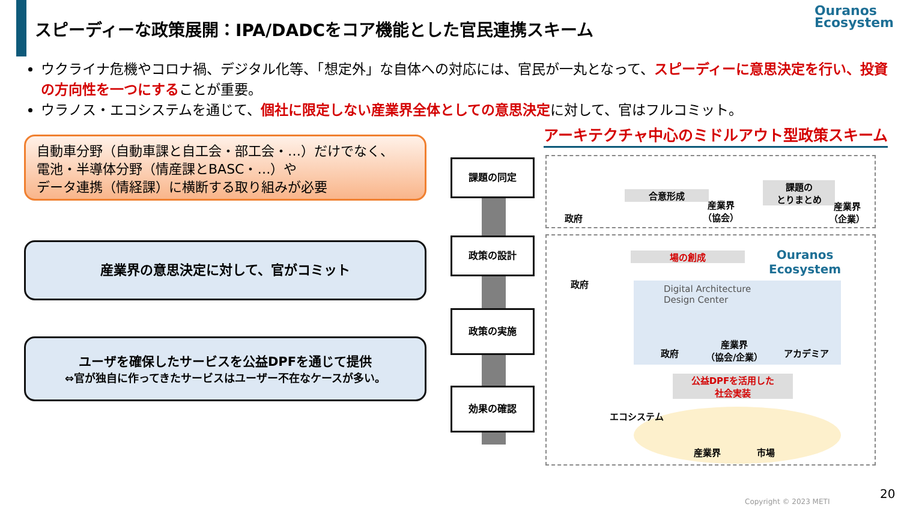スピーディーな政策展開：IPA/DADCをコア機能とした官民連携スキーム
Ouranos
Ecosystem
ウクライナ危機やコロナ禍、デジタル化等、「想定外」な自体への対応には、官民が一丸となって、スピーディーに意思決定を行い、投資の方向性を一つにすることが重要。
ウラノス・エコシステムを通じて、個社に限定しない産業界全体としての意思決定に対して、官はフルコミット。
自動車分野（自動車課と自工会・部工会・…）だけでなく、
電池・半導体分野（情産課とBASC・…）や
データ連携（情経課）に横断する取り組みが必要
産業界の意思決定に対して、官がコミット
ユーザを確保したサービスを公益DPFを通じて提供
⇔官が独自に作ってきたサービスはユーザー不在なケースが多い。
課題の同定
政策の設計
政策の実施
効果の確認
アーキテクチャ中心のミドルアウト型政策スキーム
政府
合意形成
産業界
（協会）
課題の
とりまとめ
産業界
（企業）
政府
場の創成
Ouranos
Ecosystem
Digital Architecture
Design Center
政府
産業界
（協会/企業）
アカデミア
公益DPFを活用した
社会実装
エコシステム
産業界 市場
Copyright © 2023 METI
20